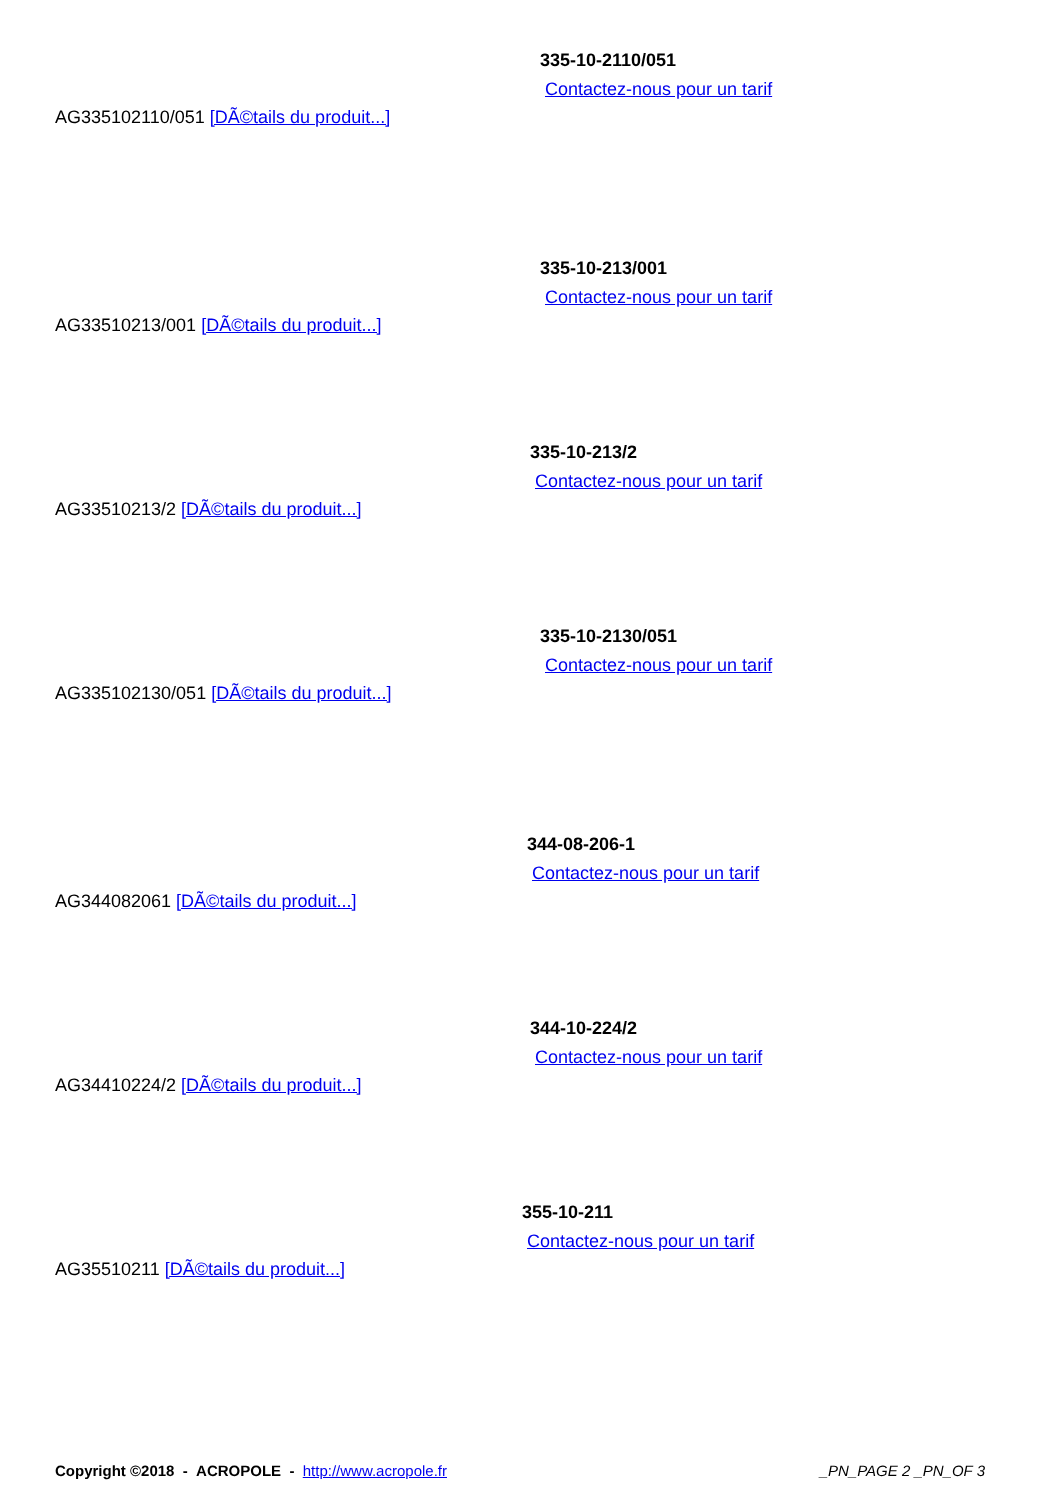335-10-2110/051
Contactez-nous pour un tarif
AG335102110/051 [DÃ©tails du produit...]
335-10-213/001
Contactez-nous pour un tarif
AG33510213/001 [DÃ©tails du produit...]
335-10-213/2
Contactez-nous pour un tarif
AG33510213/2 [DÃ©tails du produit...]
335-10-2130/051
Contactez-nous pour un tarif
AG335102130/051 [DÃ©tails du produit...]
344-08-206-1
Contactez-nous pour un tarif
AG344082061 [DÃ©tails du produit...]
344-10-224/2
Contactez-nous pour un tarif
AG34410224/2 [DÃ©tails du produit...]
355-10-211
Contactez-nous pour un tarif
AG35510211 [DÃ©tails du produit...]
Copyright ©2018 - ACROPOLE - http://www.acropole.fr _PN_PAGE 2 _PN_OF 3